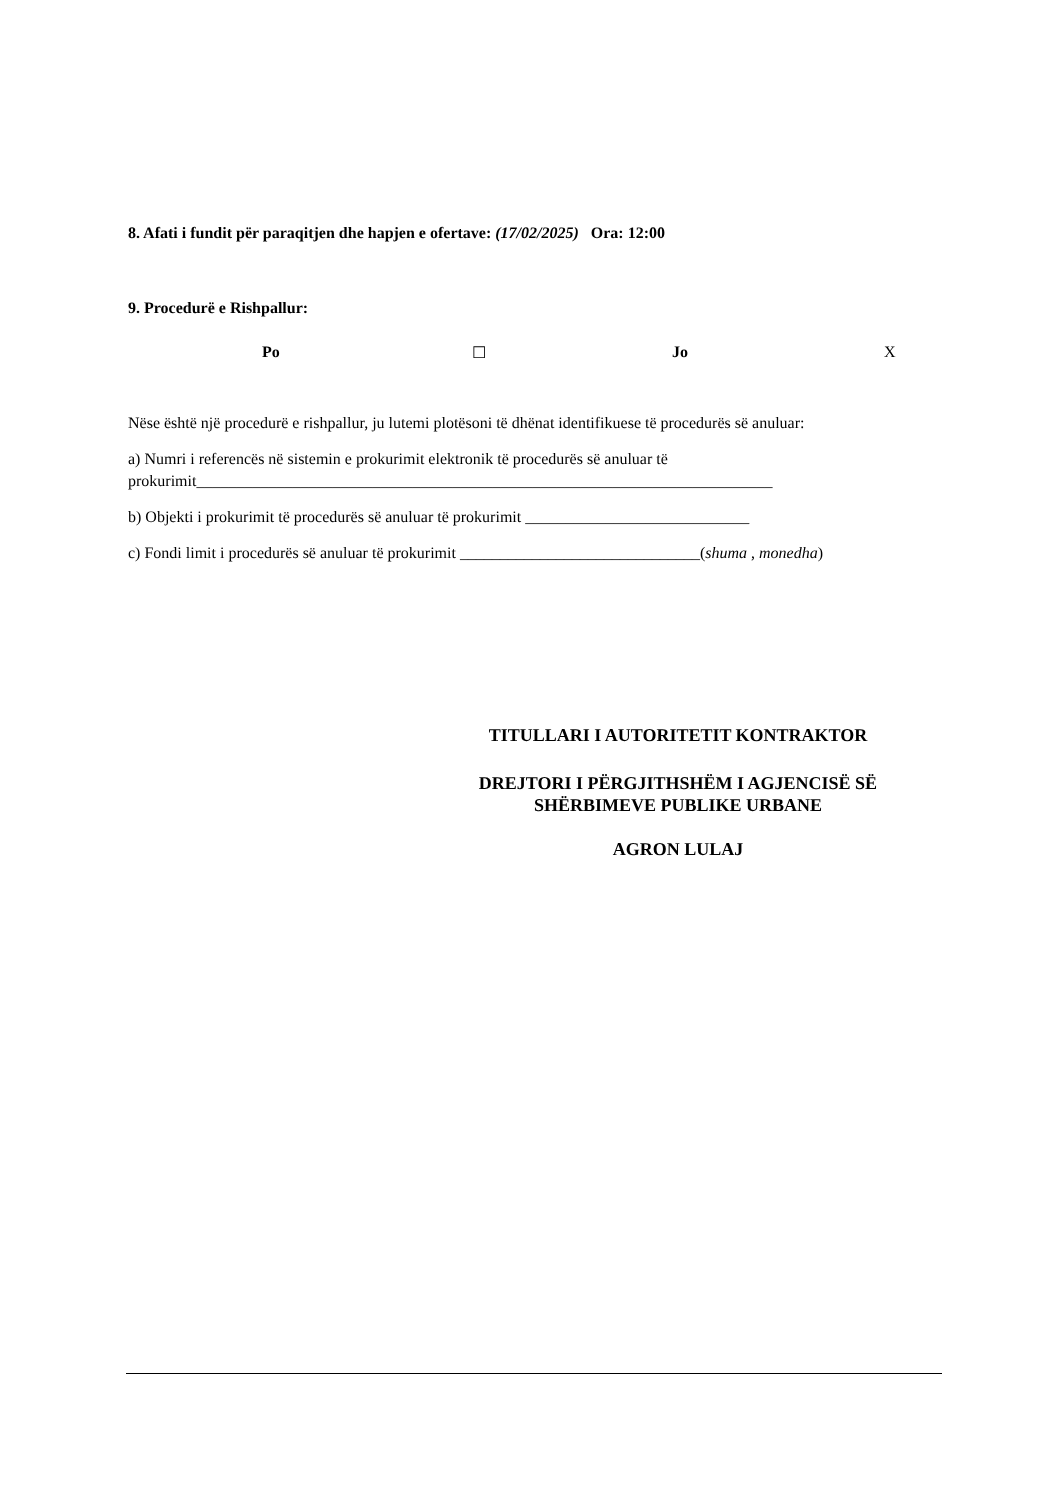8. Afati i fundit për paraqitjen dhe hapjen e ofertave: (17/02/2025) Ora: 12:00
9. Procedurë e Rishpallur:
Po ☐ Jo X
Nëse është një procedurë e rishpallur, ju lutemi plotësoni të dhënat identifikuese të procedurës së anuluar:
a) Numri i referencës në sistemin e prokurimit elektronik të procedurës së anuluar të prokurimit________________________________________________________________________
b) Objekti i prokurimit të procedurës së anuluar të prokurimit ____________________________
c) Fondi limit i procedurës së anuluar të prokurimit ______________________________(shuma , monedha)
TITULLARI I AUTORITETIT KONTRAKTOR
DREJTORI I PËRGJITHSHËM I AGJENCISË SË SHËRBIMEVE PUBLIKE URBANE
AGRON LULAJ